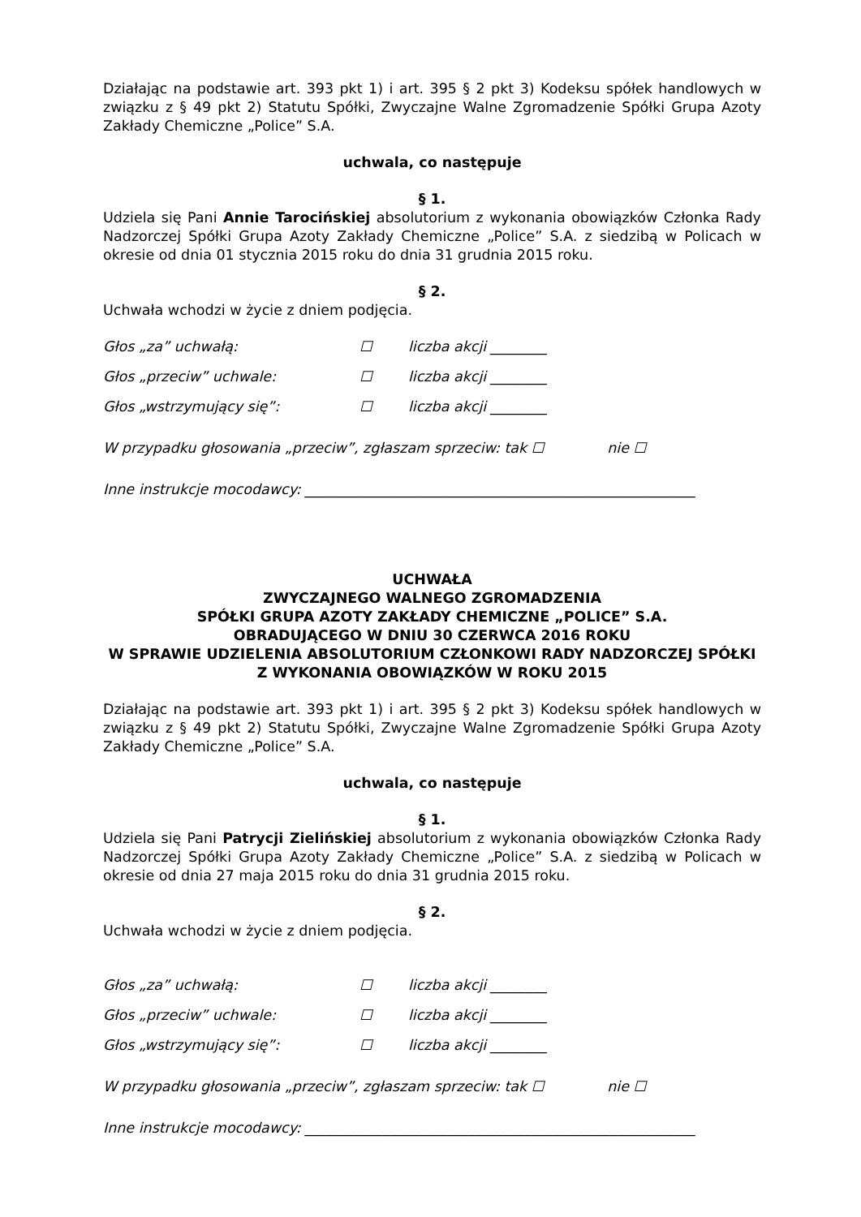Działając na podstawie art. 393 pkt 1) i art. 395 § 2 pkt 3) Kodeksu spółek handlowych w związku z § 49 pkt 2) Statutu Spółki, Zwyczajne Walne Zgromadzenie Spółki Grupa Azoty Zakłady Chemiczne „Police” S.A.
uchwala, co następuje
§ 1.
Udziela się Pani Annie Tarocińskiej absolutorium z wykonania obowiązków Członka Rady Nadzorczej Spółki Grupa Azoty Zakłady Chemiczne „Police” S.A. z siedzibą w Policach w okresie od dnia 01 stycznia 2015 roku do dnia 31 grudnia 2015 roku.
§ 2.
Uchwała wchodzi w życie z dniem podjęcia.
| Głos „za” uchwałą: | ☐ | liczba akcji ________ |
| Głos „przeciw” uchwale: | ☐ | liczba akcji ________ |
| Głos „wstrzymujący się”: | ☐ | liczba akcji ________ |
W przypadku głosowania „przeciw”, zgłaszam sprzeciw: tak ☐ nie ☐
Inne instrukcje mocodawcy: _______________________________________________________
UCHWAŁA
ZWYCZAJNEGO WALNEGO ZGROMADZENIA
SPÓŁKI GRUPA AZOTY ZAKŁADY CHEMICZNE „POLICE” S.A.
OBRADUJĄCEGO W DNIU 30 CZERWCA 2016 ROKU
W SPRAWIE UDZIELENIA ABSOLUTORIUM CZŁONKOWI RADY NADZORCZEJ SPÓŁKI
Z WYKONANIA OBOWIĄZKÓW W ROKU 2015
Działając na podstawie art. 393 pkt 1) i art. 395 § 2 pkt 3) Kodeksu spółek handlowych w związku z § 49 pkt 2) Statutu Spółki, Zwyczajne Walne Zgromadzenie Spółki Grupa Azoty Zakłady Chemiczne „Police” S.A.
uchwala, co następuje
§ 1.
Udziela się Pani Patrycji Zielińskiej absolutorium z wykonania obowiązków Członka Rady Nadzorczej Spółki Grupa Azoty Zakłady Chemiczne „Police” S.A. z siedzibą w Policach w okresie od dnia 27 maja 2015 roku do dnia 31 grudnia 2015 roku.
§ 2.
Uchwała wchodzi w życie z dniem podjęcia.
| Głos „za” uchwałą: | ☐ | liczba akcji ________ |
| Głos „przeciw” uchwale: | ☐ | liczba akcji ________ |
| Głos „wstrzymujący się”: | ☐ | liczba akcji ________ |
W przypadku głosowania „przeciw”, zgłaszam sprzeciw: tak ☐ nie ☐
Inne instrukcje mocodawcy: _______________________________________________________